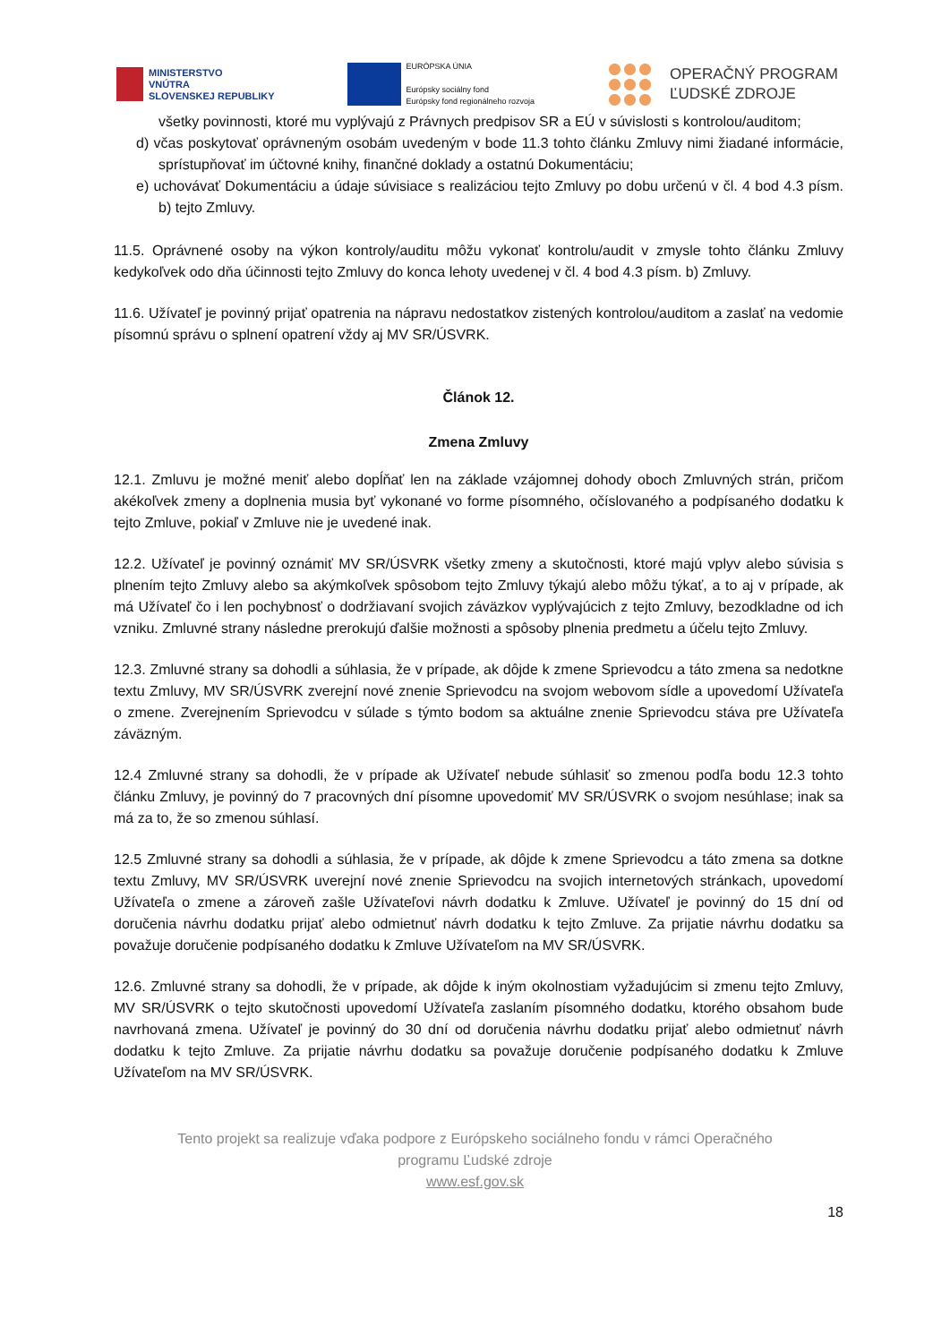MINISTERSTVO
VNÚTRA
SLOVENSKEJ REPUBLIKY
EURÓPSKA ÚNIA
Európsky sociálny fond
Európsky fond regionálneho rozvoja
OPERAČNÝ PROGRAM
ĽUDSKÉ ZDROJE
všetky povinnosti, ktoré mu vyplývajú z Právnych predpisov SR a EÚ v súvislosti s kontrolou/auditom;
d) včas poskytovať oprávneným osobám uvedeným v bode 11.3 tohto článku Zmluvy nimi žiadané informácie, sprístupňovať im účtovné knihy, finančné doklady a ostatnú Dokumentáciu;
e) uchovávať Dokumentáciu a údaje súvisiace s realizáciou tejto Zmluvy po dobu určenú v čl. 4 bod 4.3 písm. b) tejto Zmluvy.
11.5. Oprávnené osoby na výkon kontroly/auditu môžu vykonať kontrolu/audit v zmysle tohto článku Zmluvy kedykoľvek odo dňa účinnosti tejto Zmluvy do konca lehoty uvedenej v čl. 4 bod 4.3 písm. b) Zmluvy.
11.6. Užívateľ je povinný prijať opatrenia na nápravu nedostatkov zistených kontrolou/auditom a zaslať na vedomie písomnú správu o splnení opatrení vždy aj MV SR/ÚSVRK.
Článok 12.
Zmena Zmluvy
12.1. Zmluvu je možné meniť alebo dopĺňať len na základe vzájomnej dohody oboch Zmluvných strán, pričom akékoľvek zmeny a doplnenia musia byť vykonané vo forme písomného, očíslovaného a podpísaného dodatku k tejto Zmluve, pokiaľ v Zmluve nie je uvedené inak.
12.2. Užívateľ je povinný oznámiť MV SR/ÚSVRK všetky zmeny a skutočnosti, ktoré majú vplyv alebo súvisia s plnením tejto Zmluvy alebo sa akýmkoľvek spôsobom tejto Zmluvy týkajú alebo môžu týkať, a to aj v prípade, ak má Užívateľ čo i len pochybnosť o dodržiavaní svojich záväzkov vyplývajúcich z tejto Zmluvy, bezodkladne od ich vzniku. Zmluvné strany následne prerokujú ďalšie možnosti a spôsoby plnenia predmetu a účelu tejto Zmluvy.
12.3. Zmluvné strany sa dohodli a súhlasia, že v prípade, ak dôjde k zmene Sprievodcu a táto zmena sa nedotkne textu Zmluvy, MV SR/ÚSVRK zverejní nové znenie Sprievodcu na svojom webovom sídle a upovedomí Užívateľa o zmene. Zverejnením Sprievodcu v súlade s týmto bodom sa aktuálne znenie Sprievodcu stáva pre Užívateľa záväzným.
12.4 Zmluvné strany sa dohodli, že v prípade ak Užívateľ nebude súhlasiť so zmenou podľa bodu 12.3 tohto článku Zmluvy, je povinný do 7 pracovných dní písomne upovedomiť MV SR/ÚSVRK o svojom nesúhlase; inak sa má za to, že so zmenou súhlasí.
12.5 Zmluvné strany sa dohodli a súhlasia, že v prípade, ak dôjde k zmene Sprievodcu a táto zmena sa dotkne textu Zmluvy, MV SR/ÚSVRK uverejní nové znenie Sprievodcu na svojich internetových stránkach, upovedomí Užívateľa o zmene a zároveň zašle Užívateľovi návrh dodatku k Zmluve. Užívateľ je povinný do 15 dní od doručenia návrhu dodatku prijať alebo odmietnuť návrh dodatku k tejto Zmluve. Za prijatie návrhu dodatku sa považuje doručenie podpísaného dodatku k Zmluve Užívateľom na MV SR/ÚSVRK.
12.6. Zmluvné strany sa dohodli, že v prípade, ak dôjde k iným okolnostiam vyžadujúcim si zmenu tejto Zmluvy, MV SR/ÚSVRK o tejto skutočnosti upovedomí Užívateľa zaslaním písomného dodatku, ktorého obsahom bude navrhovaná zmena. Užívateľ je povinný do 30 dní od doručenia návrhu dodatku prijať alebo odmietnuť návrh dodatku k tejto Zmluve. Za prijatie návrhu dodatku sa považuje doručenie podpísaného dodatku k Zmluve Užívateľom na MV SR/ÚSVRK.
Tento projekt sa realizuje vďaka podpore z Európskeho sociálneho fondu v rámci Operačného
programu Ľudské zdroje
www.esf.gov.sk
18